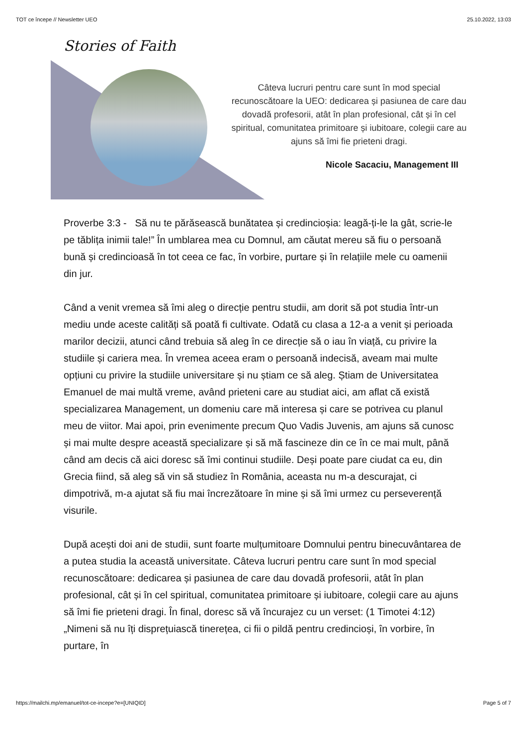TOT ce începe // Newsletter UEO 25.10.2022, 13:03
Stories of Faith
Câteva lucruri pentru care sunt în mod special recunoscătoare la UEO: dedicarea și pasiunea de care dau dovadă profesorii, atât în plan profesional, cât și în cel spiritual, comunitatea primitoare și iubitoare, colegii care au ajuns să îmi fie prieteni dragi.
Nicole Sacaciu, Management III
Proverbe 3:3 - Să nu te părăsească bunătatea și credincioșia: leagă-ți-le la gât, scrie-le pe tăblița inimii tale!” În umblarea mea cu Domnul, am căutat mereu să fiu o persoană bună și credincioasă în tot ceea ce fac, în vorbire, purtare și în relațiile mele cu oamenii din jur.
Când a venit vremea să îmi aleg o direcție pentru studii, am dorit să pot studia într-un mediu unde aceste calități să poată fi cultivate. Odată cu clasa a 12-a a venit și perioada marilor decizii, atunci când trebuia să aleg în ce direcție să o iau în viață, cu privire la studiile și cariera mea. În vremea aceea eram o persoană indecisă, aveam mai multe opțiuni cu privire la studiile universitare și nu știam ce să aleg. Știam de Universitatea Emanuel de mai multă vreme, având prieteni care au studiat aici, am aflat că există specializarea Management, un domeniu care mă interesa și care se potrivea cu planul meu de viitor. Mai apoi, prin evenimente precum Quo Vadis Juvenis, am ajuns să cunosc și mai multe despre această specializare și să mă fascineze din ce în ce mai mult, până când am decis că aici doresc să îmi continui studiile. Deși poate pare ciudat ca eu, din Grecia fiind, să aleg să vin să studiez în România, aceasta nu m-a descurajat, ci dimpotrivă, m-a ajutat să fiu mai încrezătoare în mine și să îmi urmez cu perseverență visurile.
După acești doi ani de studii, sunt foarte mulțumitoare Domnului pentru binecuvântarea de a putea studia la această universitate. Câteva lucruri pentru care sunt în mod special recunoscătoare: dedicarea și pasiunea de care dau dovadă profesorii, atât în plan profesional, cât și în cel spiritual, comunitatea primitoare și iubitoare, colegii care au ajuns să îmi fie prieteni dragi. În final, doresc să vă încurajez cu un verset: (1 Timotei 4:12) „Nimeni să nu îți disprețuiască tinerețea, ci fii o pildă pentru credincioși, în vorbire, în purtare, în
https://mailchi.mp/emanuel/tot-ce-incepe?e=[UNIQID] Page 5 of 7